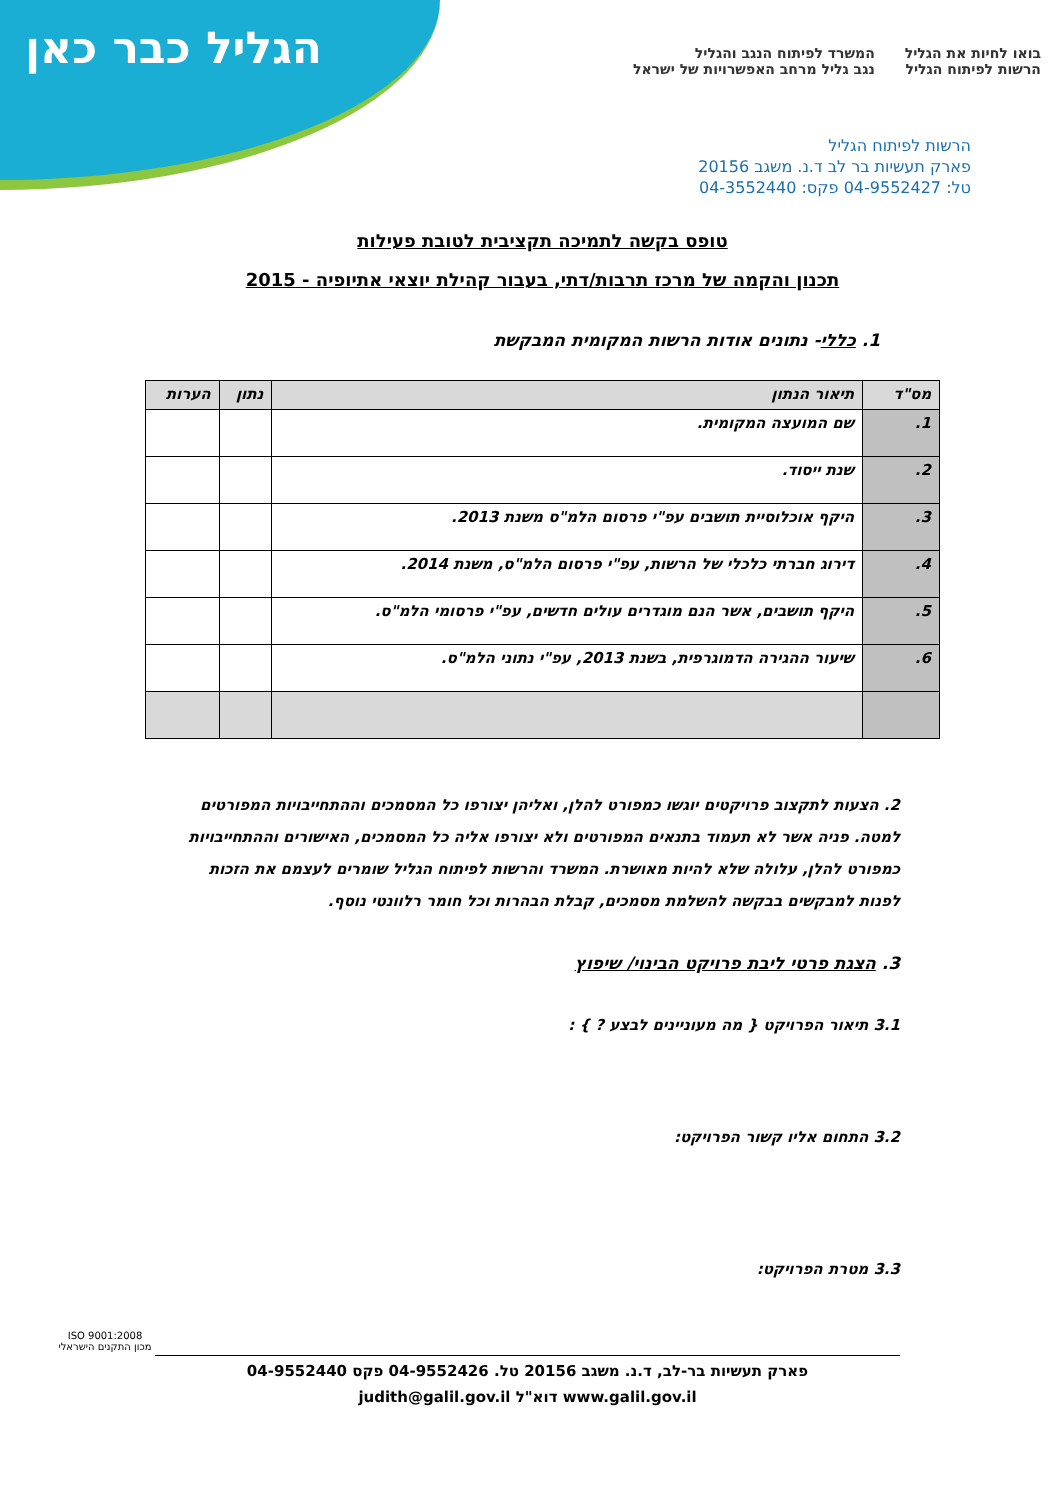הגליל כבר כאן
בואו לחיות את הגליל
הרשות לפיתוח הגליל
המשרד לפיתוח הנגב והגליל
נגב גליל מרחב האפשרויות של ישראל
הרשות לפיתוח הגליל
פארק תעשיות בר לב ד.נ. משגב 20156
טל: 04-9552427 פקס: 04-3552440
טופס בקשה לתמיכה תקציבית לטובת פעילות
תכנון והקמה של מרכז תרבות/דתי, בעבור קהילת יוצאי אתיופיה - 2015
1. כללי- נתונים אודות הרשות המקומית המבקשת
| מס"ד | תיאור הנתון | נתון | הערות |
| --- | --- | --- | --- |
| 1. | שם המועצה המקומית. | | |
| 2. | שנת ייסוד. | | |
| 3. | היקף אוכלוסיית תושבים עפ"י פרסום הלמ"ס משנת 2013. | | |
| 4. | דירוג חברתי כלכלי של הרשות, עפ"י פרסום הלמ"ס, משנת 2014. | | |
| 5. | היקף תושבים, אשר הנם מוגדרים עולים חדשים, עפ"י פרסומי הלמ"ס. | | |
| 6. | שיעור ההגירה הדמוגרפית, בשנת 2013, עפ"י נתוני הלמ"ס. | | |
2. הצעות לתקצוב פרויקטים יוגשו כמפורט להלן, ואליהן יצורפו כל המסמכים וההתחייבויות המפורטים למטה. פניה אשר לא תעמוד בתנאים המפורטים ולא יצורפו אליה כל המסמכים, האישורים וההתחייבויות כמפורט להלן, עלולה שלא להיות מאושרת. המשרד והרשות לפיתוח הגליל שומרים לעצמם את הזכות לפנות למבקשים בבקשה להשלמת מסמכים, קבלת הבהרות וכל חומר רלוונטי נוסף.
3. הצגת פרטי ליבת פרויקט הבינוי/ שיפוץ
3.1 תיאור הפרויקט { מה מעוניינים לבצע ? } :
3.2 התחום אליו קשור הפרויקט:
3.3 מטרת הפרויקט:
ISO 9001:2008
מכון התקנים הישראלי
פארק תעשיות בר-לב, ד.נ. משגב 20156 טל. 04-9552426 פקס 04-9552440
www.galil.gov.il דוא"ל judith@galil.gov.il